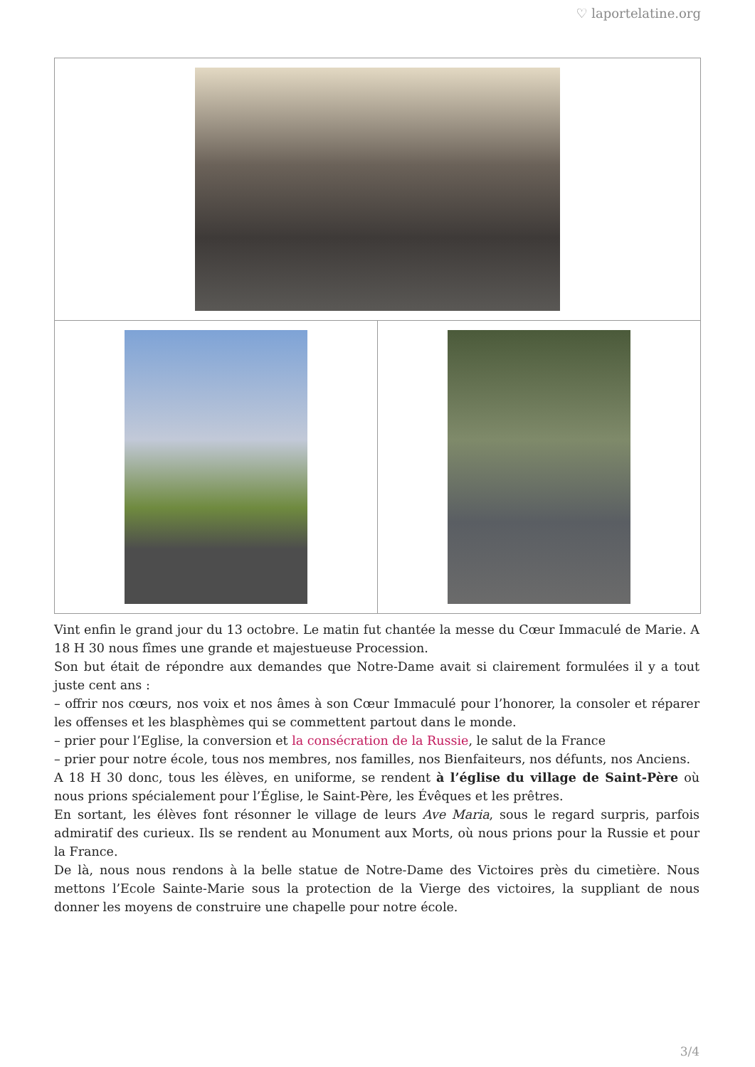♡ laportelatine.org
Vint enfin le grand jour du 13 octobre. Le matin fut chantée la messe du Cœur Immaculé de Marie. A 18 H 30 nous fîmes une grande et majestueuse Procession.
Son but était de répondre aux demandes que Notre-Dame avait si clairement formulées il y a tout juste cent ans :
– offrir nos cœurs, nos voix et nos âmes à son Cœur Immaculé pour l’honorer, la consoler et réparer les offenses et les blasphèmes qui se commettent partout dans le monde.
– prier pour l’Eglise, la conversion et la consécration de la Russie, le salut de la France
– prier pour notre école, tous nos membres, nos familles, nos Bienfaiteurs, nos défunts, nos Anciens.
A 18 H 30 donc, tous les élèves, en uniforme, se rendent à l’église du village de Saint-Père où nous prions spécialement pour l’Église, le Saint-Père, les Évêques et les prêtres.
En sortant, les élèves font résonner le village de leurs Ave Maria, sous le regard surpris, parfois admiratif des curieux. Ils se rendent au Monument aux Morts, où nous prions pour la Russie et pour la France.
De là, nous nous rendons à la belle statue de Notre-Dame des Victoires près du cimetière. Nous mettons l’Ecole Sainte-Marie sous la protection de la Vierge des victoires, la suppliant de nous donner les moyens de construire une chapelle pour notre école.
3/4